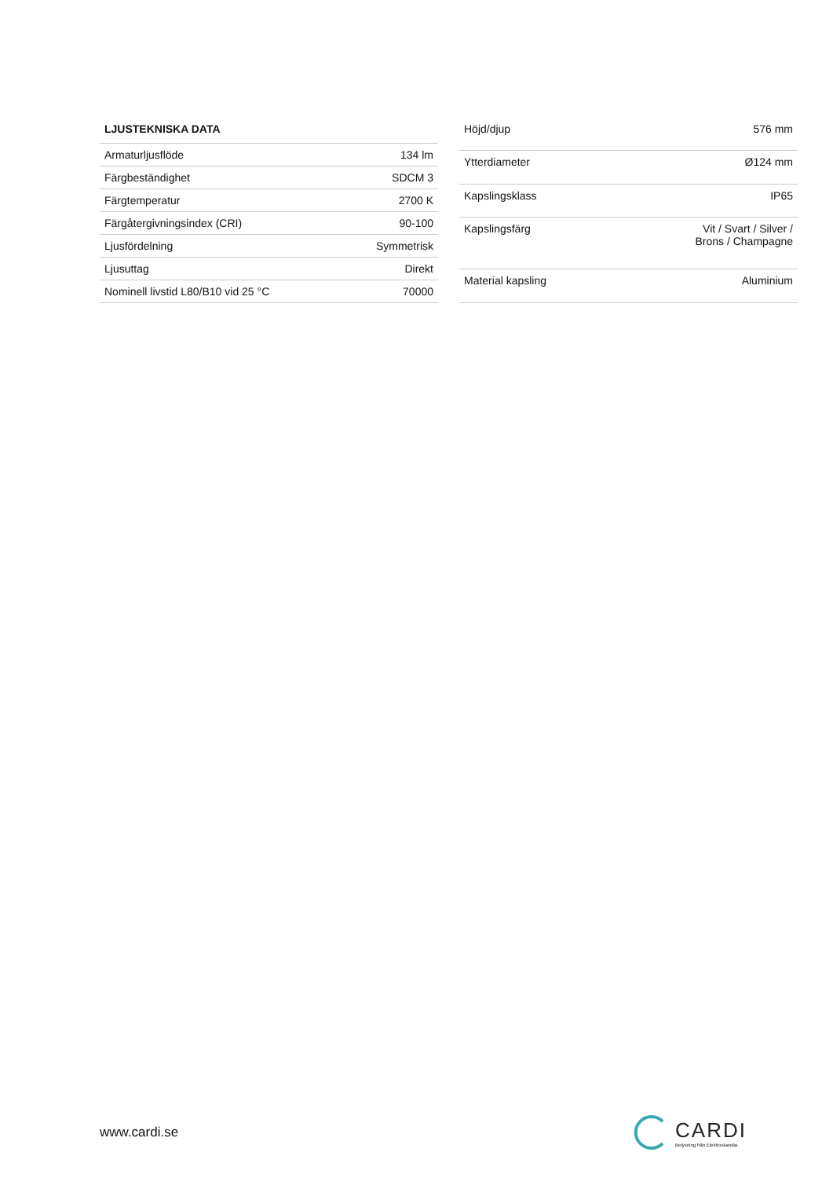| LJUSTEKNISKA DATA | |
| --- | --- |
| Armaturljusflöde | 134 lm |
| Färgbeständighet | SDCM 3 |
| Färgtemperatur | 2700 K |
| Färgåtergivningsindex (CRI) | 90-100 |
| Ljusfördelning | Symmetrisk |
| Ljusuttag | Direkt |
| Nominell livstid L80/B10 vid 25 °C | 70000 |
| Höjd/djup | 576 mm |
| Ytterdiameter | Ø124 mm |
| Kapslingsklass | IP65 |
| Kapslingsfärg | Vit / Svart / Silver / Brons / Champagne |
| Material kapsling | Aluminium |
www.cardi.se
CARDI
Belysning från Elektroskandia